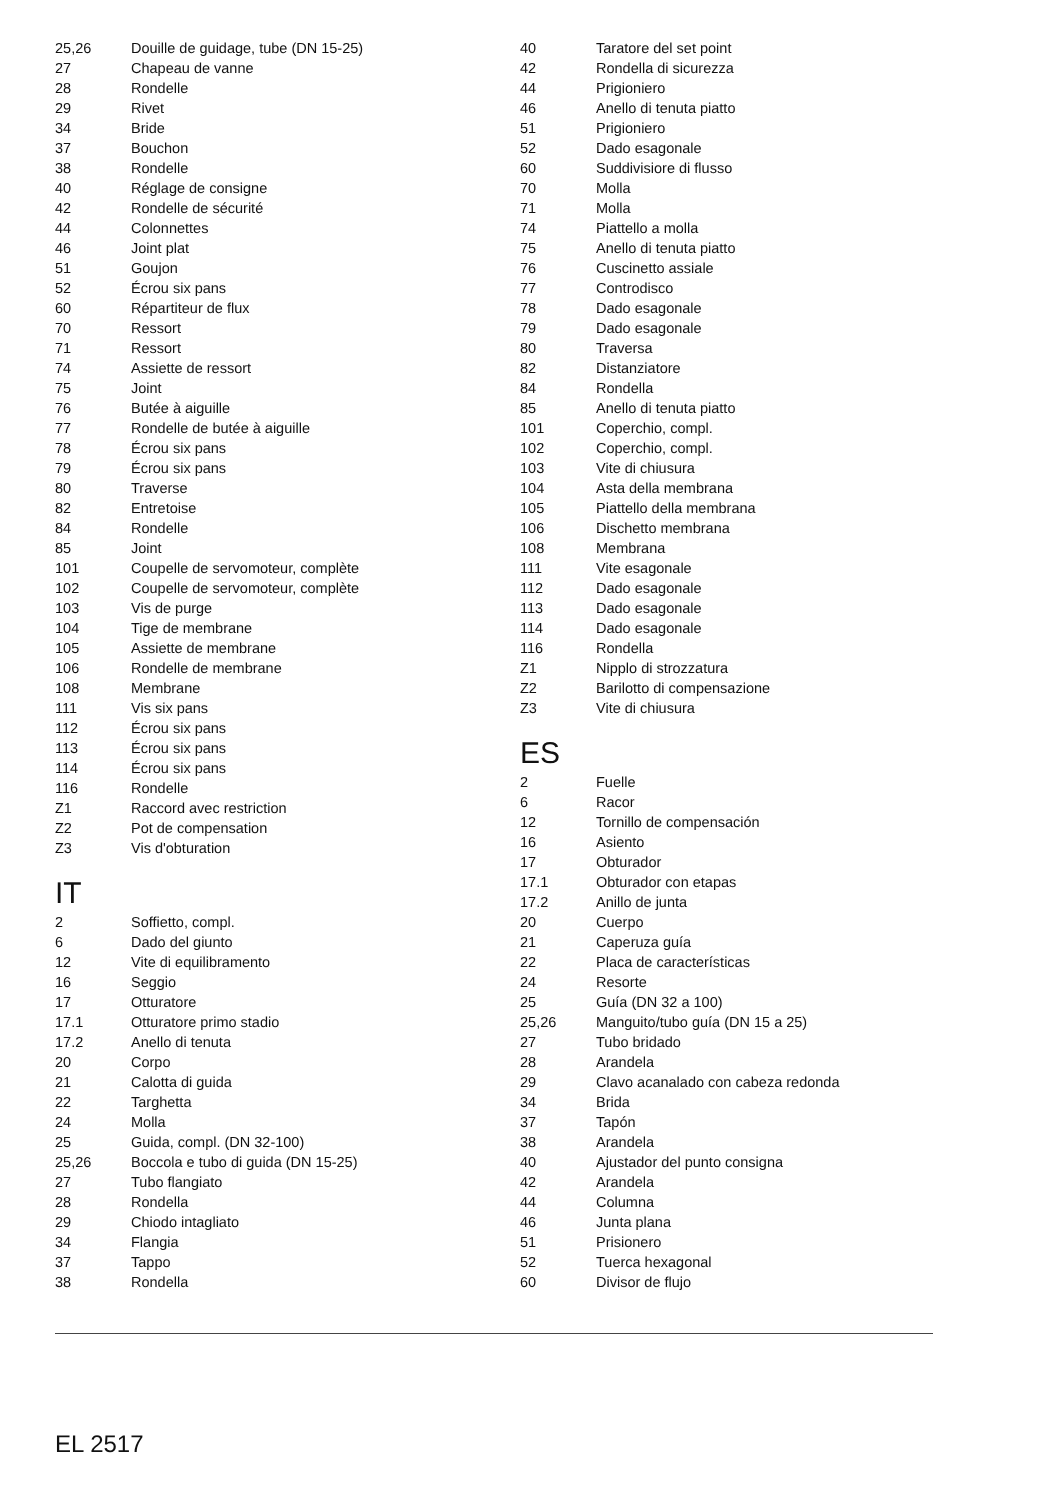| 25,26 | Douille de guidage, tube (DN 15-25) |
| 27 | Chapeau de vanne |
| 28 | Rondelle |
| 29 | Rivet |
| 34 | Bride |
| 37 | Bouchon |
| 38 | Rondelle |
| 40 | Réglage de consigne |
| 42 | Rondelle de sécurité |
| 44 | Colonnettes |
| 46 | Joint plat |
| 51 | Goujon |
| 52 | Écrou six pans |
| 60 | Répartiteur de flux |
| 70 | Ressort |
| 71 | Ressort |
| 74 | Assiette de ressort |
| 75 | Joint |
| 76 | Butée à aiguille |
| 77 | Rondelle de butée à aiguille |
| 78 | Écrou six pans |
| 79 | Écrou six pans |
| 80 | Traverse |
| 82 | Entretoise |
| 84 | Rondelle |
| 85 | Joint |
| 101 | Coupelle de servomoteur, complète |
| 102 | Coupelle de servomoteur, complète |
| 103 | Vis de purge |
| 104 | Tige de membrane |
| 105 | Assiette de membrane |
| 106 | Rondelle de membrane |
| 108 | Membrane |
| 111 | Vis six pans |
| 112 | Écrou six pans |
| 113 | Écrou six pans |
| 114 | Écrou six pans |
| 116 | Rondelle |
| Z1 | Raccord avec restriction |
| Z2 | Pot de compensation |
| Z3 | Vis d'obturation |
IT
| 2 | Soffietto, compl. |
| 6 | Dado del giunto |
| 12 | Vite di equilibramento |
| 16 | Seggio |
| 17 | Otturatore |
| 17.1 | Otturatore primo stadio |
| 17.2 | Anello di tenuta |
| 20 | Corpo |
| 21 | Calotta di guida |
| 22 | Targhetta |
| 24 | Molla |
| 25 | Guida, compl. (DN 32-100) |
| 25,26 | Boccola e tubo di guida (DN 15-25) |
| 27 | Tubo flangiato |
| 28 | Rondella |
| 29 | Chiodo intagliato |
| 34 | Flangia |
| 37 | Tappo |
| 38 | Rondella |
| 40 | Taratore del set point |
| 42 | Rondella di sicurezza |
| 44 | Prigioniero |
| 46 | Anello di tenuta piatto |
| 51 | Prigioniero |
| 52 | Dado esagonale |
| 60 | Suddivisiore di flusso |
| 70 | Molla |
| 71 | Molla |
| 74 | Piattello a molla |
| 75 | Anello di tenuta piatto |
| 76 | Cuscinetto assiale |
| 77 | Controdisco |
| 78 | Dado esagonale |
| 79 | Dado esagonale |
| 80 | Traversa |
| 82 | Distanziatore |
| 84 | Rondella |
| 85 | Anello di tenuta piatto |
| 101 | Coperchio, compl. |
| 102 | Coperchio, compl. |
| 103 | Vite di chiusura |
| 104 | Asta della membrana |
| 105 | Piattello della membrana |
| 106 | Dischetto membrana |
| 108 | Membrana |
| 111 | Vite esagonale |
| 112 | Dado esagonale |
| 113 | Dado esagonale |
| 114 | Dado esagonale |
| 116 | Rondella |
| Z1 | Nipplo di strozzatura |
| Z2 | Barilotto di compensazione |
| Z3 | Vite di chiusura |
ES
| 2 | Fuelle |
| 6 | Racor |
| 12 | Tornillo de compensación |
| 16 | Asiento |
| 17 | Obturador |
| 17.1 | Obturador con etapas |
| 17.2 | Anillo de junta |
| 20 | Cuerpo |
| 21 | Caperuza guía |
| 22 | Placa de características |
| 24 | Resorte |
| 25 | Guía (DN 32 a 100) |
| 25,26 | Manguito/tubo guía (DN 15 a 25) |
| 27 | Tubo bridado |
| 28 | Arandela |
| 29 | Clavo acanalado con cabeza redonda |
| 34 | Brida |
| 37 | Tapón |
| 38 | Arandela |
| 40 | Ajustador del punto consigna |
| 42 | Arandela |
| 44 | Columna |
| 46 | Junta plana |
| 51 | Prisionero |
| 52 | Tuerca hexagonal |
| 60 | Divisor de flujo |
EL 2517